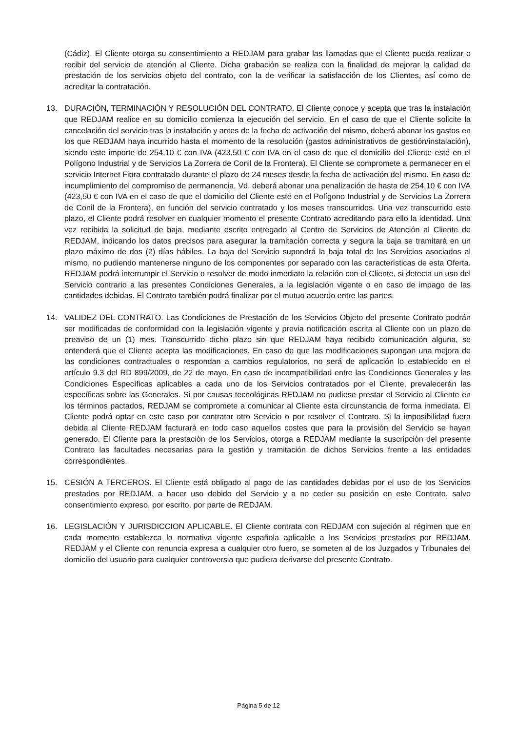(Cádiz). El Cliente otorga su consentimiento a REDJAM para grabar las llamadas que el Cliente pueda realizar o recibir del servicio de atención al Cliente. Dicha grabación se realiza con la finalidad de mejorar la calidad de prestación de los servicios objeto del contrato, con la de verificar la satisfacción de los Clientes, así como de acreditar la contratación.
13. DURACIÓN, TERMINACIÓN Y RESOLUCIÓN DEL CONTRATO. El Cliente conoce y acepta que tras la instalación que REDJAM realice en su domicilio comienza la ejecución del servicio. En el caso de que el Cliente solicite la cancelación del servicio tras la instalación y antes de la fecha de activación del mismo, deberá abonar los gastos en los que REDJAM haya incurrido hasta el momento de la resolución (gastos administrativos de gestión/instalación), siendo este importe de 254,10 € con IVA (423,50 € con IVA en el caso de que el domicilio del Cliente esté en el Polígono Industrial y de Servicios La Zorrera de Conil de la Frontera). El Cliente se compromete a permanecer en el servicio Internet Fibra contratado durante el plazo de 24 meses desde la fecha de activación del mismo. En caso de incumplimiento del compromiso de permanencia, Vd. deberá abonar una penalización de hasta de 254,10 € con IVA (423,50 € con IVA en el caso de que el domicilio del Cliente esté en el Polígono Industrial y de Servicios La Zorrera de Conil de la Frontera), en función del servicio contratado y los meses transcurridos. Una vez transcurrido este plazo, el Cliente podrá resolver en cualquier momento el presente Contrato acreditando para ello la identidad. Una vez recibida la solicitud de baja, mediante escrito entregado al Centro de Servicios de Atención al Cliente de REDJAM, indicando los datos precisos para asegurar la tramitación correcta y segura la baja se tramitará en un plazo máximo de dos (2) días hábiles. La baja del Servicio supondrá la baja total de los Servicios asociados al mismo, no pudiendo mantenerse ninguno de los componentes por separado con las características de esta Oferta. REDJAM podrá interrumpir el Servicio o resolver de modo inmediato la relación con el Cliente, si detecta un uso del Servicio contrario a las presentes Condiciones Generales, a la legislación vigente o en caso de impago de las cantidades debidas. El Contrato también podrá finalizar por el mutuo acuerdo entre las partes.
14. VALIDEZ DEL CONTRATO. Las Condiciones de Prestación de los Servicios Objeto del presente Contrato podrán ser modificadas de conformidad con la legislación vigente y previa notificación escrita al Cliente con un plazo de preaviso de un (1) mes. Transcurrido dicho plazo sin que REDJAM haya recibido comunicación alguna, se entenderá que el Cliente acepta las modificaciones. En caso de que las modificaciones supongan una mejora de las condiciones contractuales o respondan a cambios regulatorios, no será de aplicación lo establecido en el artículo 9.3 del RD 899/2009, de 22 de mayo. En caso de incompatibilidad entre las Condiciones Generales y las Condiciones Específicas aplicables a cada uno de los Servicios contratados por el Cliente, prevalecerán las específicas sobre las Generales. Si por causas tecnológicas REDJAM no pudiese prestar el Servicio al Cliente en los términos pactados, REDJAM se compromete a comunicar al Cliente esta circunstancia de forma inmediata. El Cliente podrá optar en este caso por contratar otro Servicio o por resolver el Contrato. Si la imposibilidad fuera debida al Cliente REDJAM facturará en todo caso aquellos costes que para la provisión del Servicio se hayan generado. El Cliente para la prestación de los Servicios, otorga a REDJAM mediante la suscripción del presente Contrato las facultades necesarias para la gestión y tramitación de dichos Servicios frente a las entidades correspondientes.
15. CESIÓN A TERCEROS. El Cliente está obligado al pago de las cantidades debidas por el uso de los Servicios prestados por REDJAM, a hacer uso debido del Servicio y a no ceder su posición en este Contrato, salvo consentimiento expreso, por escrito, por parte de REDJAM.
16. LEGISLACIÓN Y JURISDICCION APLICABLE. El Cliente contrata con REDJAM con sujeción al régimen que en cada momento establezca la normativa vigente española aplicable a los Servicios prestados por REDJAM. REDJAM y el Cliente con renuncia expresa a cualquier otro fuero, se someten al de los Juzgados y Tribunales del domicilio del usuario para cualquier controversia que pudiera derivarse del presente Contrato.
Página 5 de 12